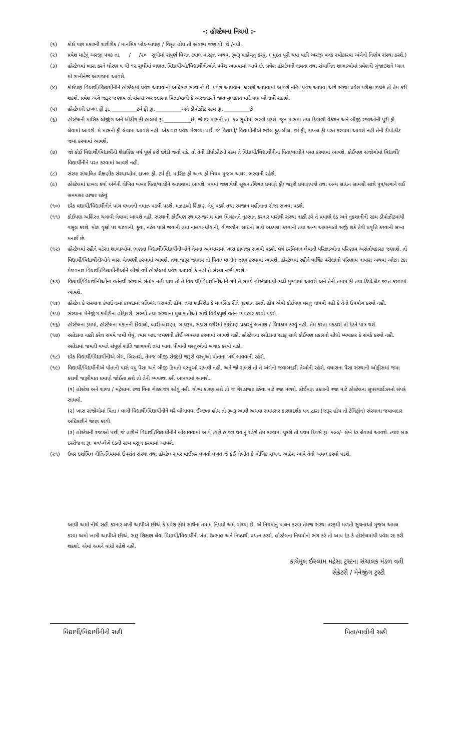-: હોસ્ટેલના નિયમો :-
(૧) કોઈ પણ પ્રકારની શારીરીક / માનસિક ખોડ-ખાપણ / વિકૃત હોય તો અવશ્ય જણાવો. છે./નથી.
(૨) પ્રવેશ માટેનું અરજી પત્રક તા. / /૨૦ સુધીમાં સંપુર્ણ વિગત ટપાલ મારફત અથવા રૂબરૂ પહોંચતુ કરવું. ( મુદ્દત પૂરી થયા પછી અરજી પત્રક સ્વીકારવા અંગેનો નિર્ણય સંસ્થા કરશે.)
(૩) હોસ્ટેલમાં ખાસ કરને ધોરણ ૫ થી ૧૨ સુધીમાં ભણતા વિદ્યાર્થીઓ/વિદ્યાર્થીનીઓને પ્રવેશ આપવામાં આવે છે. પ્રવેશ હોસ્ટેલની ક્ષમતા તથા સંચાલિત શાળાઓમાં પ્રવેશની ગુંજાઇશને ધ્યાન માં રાખીનેજ આપવામાં આવશે.
(૪) કોઈપણ વિદ્યાર્થી/વિદ્યાર્થીનીને હોસ્ટેલમાં પ્રવેશ આપવાનો અધિકાર સંસ્થાનો છે. પ્રવેશ આપવાના કારણો આપવામાં આવશે નહિ. પ્રવેશ આપવા અંગે સંસ્થા પ્રવેશ પરીક્ષા ઇચ્છે તો તેમ કરી શકશે. પ્રવેશ અંગે જરૂર જણાય તો સંસ્થા અરજદારના પિતા/વાલી કે અરજદારને જાત મુલાકાત માટે પણ બોલાવી શકાશે.
(૫) હોસ્ટેલની દાખલ ફી રૂા.__________ટર્મ ફી રૂા.__________અને ડીપોઝીટ રકમ રૂા.__________છે.
(૬) હોસ્ટેલની માસિક લોજીંગ અને બોર્ડીંગ ફી હાલમાં રૂા.__________છે. જે દર માસની તા. ૧૦ સુધીમાં ભરવી પડશે. જુન માસમા તથા દિવાળી વેકેશન અને બીજી રજાઓની પૂરી ફી લેવામાં આવશે. મે માસની ફી લેવામા આવશે નહી. એક વાર પ્રવેશ મેળવ્યા પછી જે વિદ્યાર્થી/ વિદ્યાર્થીનીએ ભરેલ ફૂડ-બીલ, ટર્મ ફી, દાખલ ફી પરત કરવામા આવશે નહી તેની ડીપોઝીટ જમા કરવામાં આવશે.
(૭) જો કોઈ વિદ્યાર્થી/વિદ્યાર્થીની શૈક્ષણિક વર્ષ પૂર્ણ કરી છોડી જતો રહે. તો તેની ડીપોઝીટની રકમ તે વિદ્યાર્થી/વિદ્યાર્થીનીના પિતા/વાલીને પરત કરવામાં આવશે, કોઈપણ સંજોગોમાં વિદ્યાર્થી/વિદ્યાર્થીનીને પરત કરવામાં આવશે નહી.
(૮) સંસ્થા સંચાલિત શૈક્ષણીક સંસ્થાઓમાં દાખલ ફી, ટર્મ ફી, માસિક ફી અન્ય ફી નિયમ મુજબ અલગ ભરવાની રહેશે.
(૯) હોસ્ટેલમાં દાખલ કર્યા અંગેની લેખિત ખબર પિતા/વાલીને આપવામાં આવશે. પત્રમાં જણાવેલી સૂચના/વિગત પ્રમાણે ફી/ જરૂરી પ્રમાણપત્રો તથા અન્ય સાધન સામગ્રી સાથે પુત્ર/સગાને લઈ સમયસર હાજર રહેવું.
(૧૦) દરેક વદ્યાર્થી/વિદ્યાર્થીનીને પાંચ વખતની નમાઝ પઢવી પડશે. મઝહબી શિક્ષણ લેવું પડશે તથા રમજાન મહીનાના રોજા રાખવા પડશે.
(૧૧) કોઈપણ અશિસ્ત ચલાવી લેવામાં આવશે નહી. સંસ્થાની કોઈપણ સ્થાવર-જંગમ માલ મિલકતને નુકસાન કરનાર પાસેથી સંસ્થા નક્કી કરે તે પ્રમાણે દંડ અને નુકશાનીની રકમ ડીપોઝીટમાંથી વસુલ કરશે. મોટા વૃક્ષો પર ચઢવાની, કૂવા, નહેર પાસે જવાની તથા નાહવા-ધોવાની, વીજળીના સાધનો સાથે અડપલા કરવાની તથા અન્ય અકસ્માતો સર્જી શકે તેવી પ્રવૃત્તિ કરવાની સખ્ત મનાઈ છે.
(૧૨) હોસ્ટેલમાં રહીને મદ્રેસા શાળાઓમાં ભણતા વિદ્યાર્થી/વિદ્યાર્થીનીઓને તેમના અભ્યાસમાં ખાસ કાળજી રાખવી પડશે. વર્ષ દરમિયાન લેવાતી પરિક્ષાઓના પરિણામ અસંતોષકારક જણાશે. તો વિદ્યાર્થી/વિદ્યાર્થીનીઓને ખાસ ચેતવણી કરવામાં આવશે. તથા જરૂર જણાય તો પિતા/ વાલીને જાણ કરવામાં આવશે. હોસ્ટેલમાં રહીને વાર્ષિક પરીક્ષાનો પરિણામ નાપાસ અથવા ઓછા ટકા મેળવનાર વિદ્યાર્થી/વિદ્યાર્થીનીઓને બીજે વર્ષે હોસ્ટેલમાં પ્રવેશ આપવો કે નહી તે સંસ્થા નક્કી કરશે.
(૧૩) વિદ્યાર્થી/વિદ્યાર્થીનીઓના વર્તનથી સંસ્થાને સંતોષ નહી થાય તો તે વિદ્યાર્થી/વિદ્યાર્થીનીઓને ગમે તે સમયે હોસ્ટેલમાંથી કાઢી મુકવામાં આવશે અને તેની તમામ ફી તથા ડિપોઝીટ જપ્ત કરવામાં આવશે.
(૧૪) હોસ્ટેલ કે સંસ્થાના કંપાઉન્ડમાં કાયદામાં પ્રતિબંધ ધરાવતી હોય, તથા શારિરીક કે માનસિક રીતે નુકશાન કરતી હોય એવી કોઈપણ વસ્તુ લાવવી નહી કે તેનો ઉપયોગ કરવો નહી.
(૧૫) સંસ્થાના મેનેજીંગ કમીટીના હોદ્દેદારો, સભ્યો તથા સંસ્થાના મુલાકાતીઓ સાથે વિવેકપુર્ણ વર્તન વ્યવહાર કરવો પડશે.
(૧૬) હોસ્ટેલના રૂમમાં, હોસ્ટેલના મકાનની દીવાલો, બારી-બારણા, બાથરૂમ, સંડાસ વગેરેમાં કોઈપણ પ્રકારનું લખાણ / ચિત્રકામ કરવું નહી. તેમ કરતા પકડાશે તો દંડને પાત્ર થશે.
(૧૭) રસોડાના નક્કી કરેલ સમયે જમી લેવું. ત્યાર બાદ જમણની કોઈ વ્યવસ્થા કરવામાં આવશે નહી. હોસ્ટેલના રસોડાના સ્ટાફ સાથે કોઈપણ પ્રકારનો સીધો વ્યવહાર કે સંપર્ક કરવો નહી. રસોડામાં જમતી વખતે સંપૂર્ણ શાંતિ જાળવવી તથા ખાવા પીવાની વસ્તુઓનો બગાડ કરવો નહી.
(૧૮) દરેક વિદ્યાર્થી/વિદ્યાર્થીનીએ બેગ, બિસ્તરો, તેમજ બીજી રોજીંદી જરૂરી વસ્તુઓ પોતાના ખર્ચે લાવવાની રહેશે.
(૧૯) વિદ્યાર્થી/વિદ્યર્થીનીએ પોતાની પાસે વધુ પૈસા અને બીજી કિમતી વસ્તુઓ રાખવી નહી. અને જો રાખશે તો તે અંગેની જવાબદારી તેઓની રહેશે. વધારાના પૈસા સંસ્થાની ઓફીસમાં જમા કરાવી જરૂરીયાત પ્રમાણે જોઈતા હશે તો તેની વ્યવસ્થા કરી આપવામાં આવશે.
(૧) હોસ્ટેલ અને શાળા / મદ્રેસામાં રજા વિના ગેરહાજર રહેવું નહી. યોગ્ય કારણ હશે તો જ ગેરહાજર રહેવા માટે રજા મળશે. કોઈપણ પ્રકારની રજા માટે હોસ્ટેલના સુપરવાઈઝરનો સંપર્ક સાધવો.
(૨) ખાસ સંજોગોમાં પિતા / વાલી વિદ્યાર્થી/વિદ્યાર્થીનીને ઘરે બોલાવવા ઈચ્છતા હોય તો રૂબરૂ આવી અથવા સમયસર કારણદર્શક પત્ર દ્વારા (જરૂર હોય તો ટેલિફોન) સંસ્થાના જવાબદાર અધિકારીને જાણ કરવી.
(૩) હોસ્ટેલની રજાઓ પછી જે તારીખે વિદ્યાર્થી/વિદ્યાર્થીનીને બોલાવવામાં આવે ત્યારે હાજર થવાનું રહેશે તેમ કરવામાં ચુકશે તો પ્રથમ દિવસે રૂા. ૧૦૦/- લેખે દંડ લેવામાં આવશે. ત્યાર બાદ દરરોજના રૂા. ૫૦/-લેખે દંડની રકમ વસુલ કરવામાં આવશે.
(૨૧) ઉપર દર્શાવિલ નીતિ-નિયમમાં ઉપરાંત સંસ્થા તથા હોસ્ટેલ સૂપર વાઈઝર વખતો વખત જે કંઈ લેખીત કે મૌખિક સુચન, આદેશ આપે તેનો અમલ કરવો પડશે.
આથી અમો નીચે સહી કરનાર લખી આપીએ છીએ કે પ્રવેશ ફોર્મ સાથેના તમામ નિયમો અમે વાંચ્યા છે. એ નિયમોનું પાલન કરવા તેમજ સંસ્થા તરફથી મળતી સુચનાઓ મુજબ અમલ કરવા અમો ખાત્રી આપીએ છીએ. સારૂ શિક્ષણ લેવા વિદ્યાર્થી/વિદ્યાર્થીની ખંત, ઉત્સાહ અને નિષ્ઠાથી પ્રયત્ન કરશે. હોસ્ટેલના નિયમોનો ભંગ કરે તો આપ દંડ કે હોસ્ટેલમાંથી પ્રવેશ રદ કરી શકશો. એમાં અમને વાંધો રહેશે નહી.
કાયેમુલ ઈસ્લામ મદ્રેસા ટ્રસ્ટના સંચાલક મંડળ વતી
સેક્રેટરી / મેનેજીંગ ટ્રસ્ટી
વિદ્યાર્થી/વિદ્યાર્થીનીની સહી
પિતા/વાલીની સહી